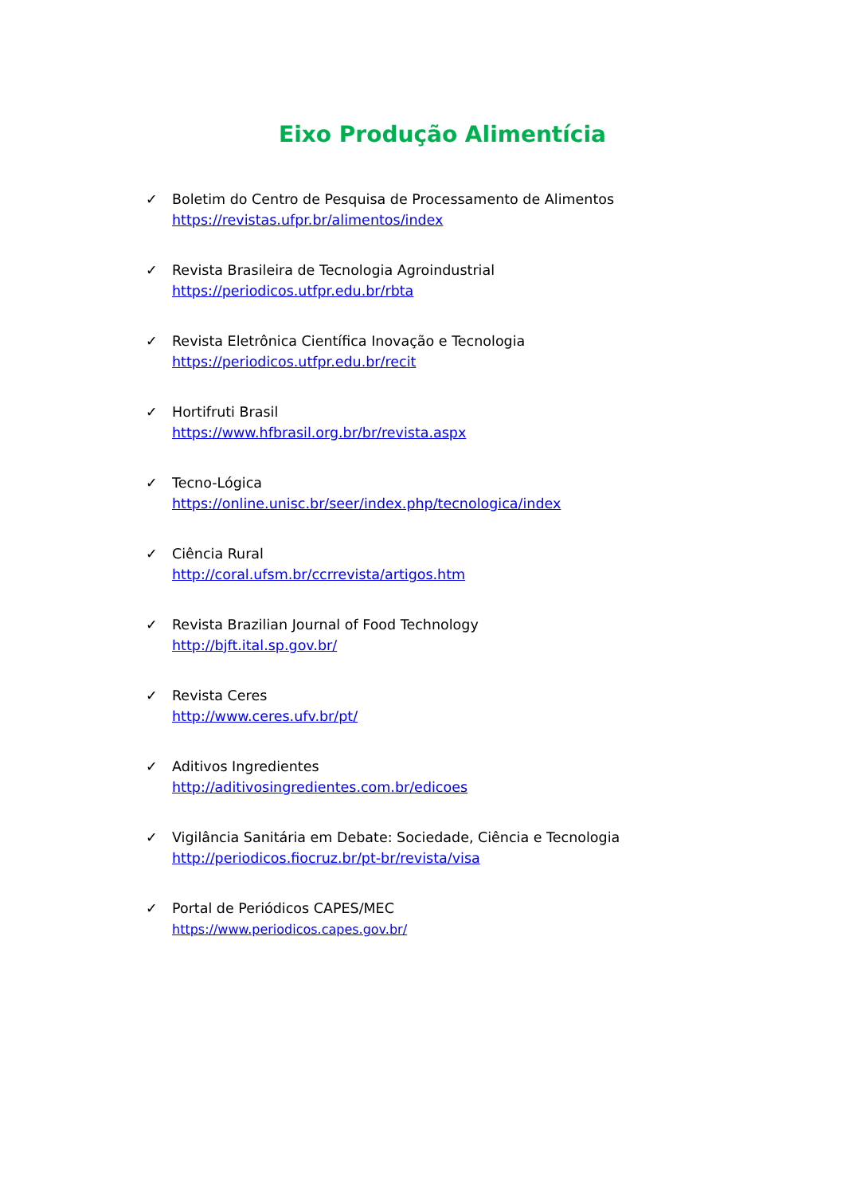Eixo Produção Alimentícia
✓ Boletim do Centro de Pesquisa de Processamento de Alimentos
https://revistas.ufpr.br/alimentos/index
✓ Revista Brasileira de Tecnologia Agroindustrial
https://periodicos.utfpr.edu.br/rbta
✓ Revista Eletrônica Científica Inovação e Tecnologia
https://periodicos.utfpr.edu.br/recit
✓ Hortifruti Brasil
https://www.hfbrasil.org.br/br/revista.aspx
✓ Tecno-Lógica
https://online.unisc.br/seer/index.php/tecnologica/index
✓ Ciência Rural
http://coral.ufsm.br/ccrrevista/artigos.htm
✓ Revista Brazilian Journal of Food Technology
http://bjft.ital.sp.gov.br/
✓ Revista Ceres
http://www.ceres.ufv.br/pt/
✓ Aditivos Ingredientes
http://aditivosingredientes.com.br/edicoes
✓ Vigilância Sanitária em Debate: Sociedade, Ciência e Tecnologia
http://periodicos.fiocruz.br/pt-br/revista/visa
✓ Portal de Periódicos CAPES/MEC
https://www.periodicos.capes.gov.br/